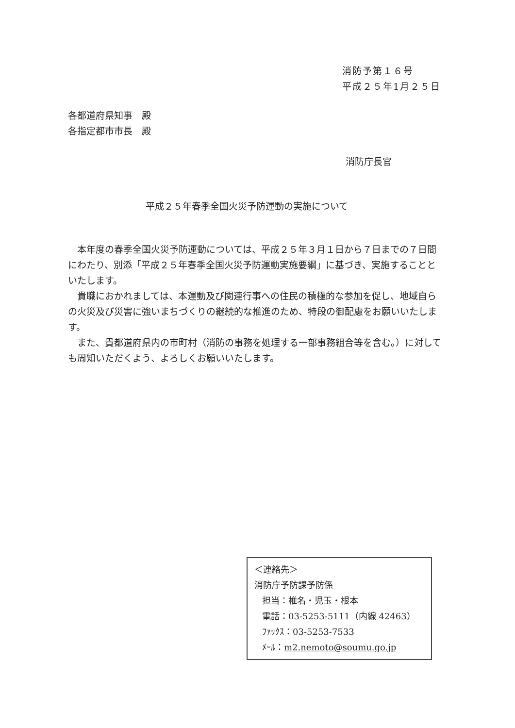消防予第１６号
平成２５年1月２５日
各都道府県知事　殿
各指定都市市長　殿
消防庁長官
平成２５年春季全国火災予防運動の実施について
本年度の春季全国火災予防運動については、平成２５年３月１日から７日までの７日間にわたり、別添「平成２５年春季全国火災予防運動実施要綱」に基づき、実施することといたします。
貴職におかれましては、本運動及び関連行事への住民の積極的な参加を促し、地域自らの火災及び災害に強いまちづくりの継続的な推進のため、特段の御配慮をお願いいたします。
また、貴都道府県内の市町村（消防の事務を処理する一部事務組合等を含む。）に対しても周知いただくよう、よろしくお願いいたします。
＜連絡先＞
消防庁予防課予防係
担当：椎名・児玉・根本
電話：03-5253-5111（内線 42463）
ﾌｧｯｸｽ：03-5253-7533
ﾒｰﾙ：m2.nemoto@soumu.go.jp